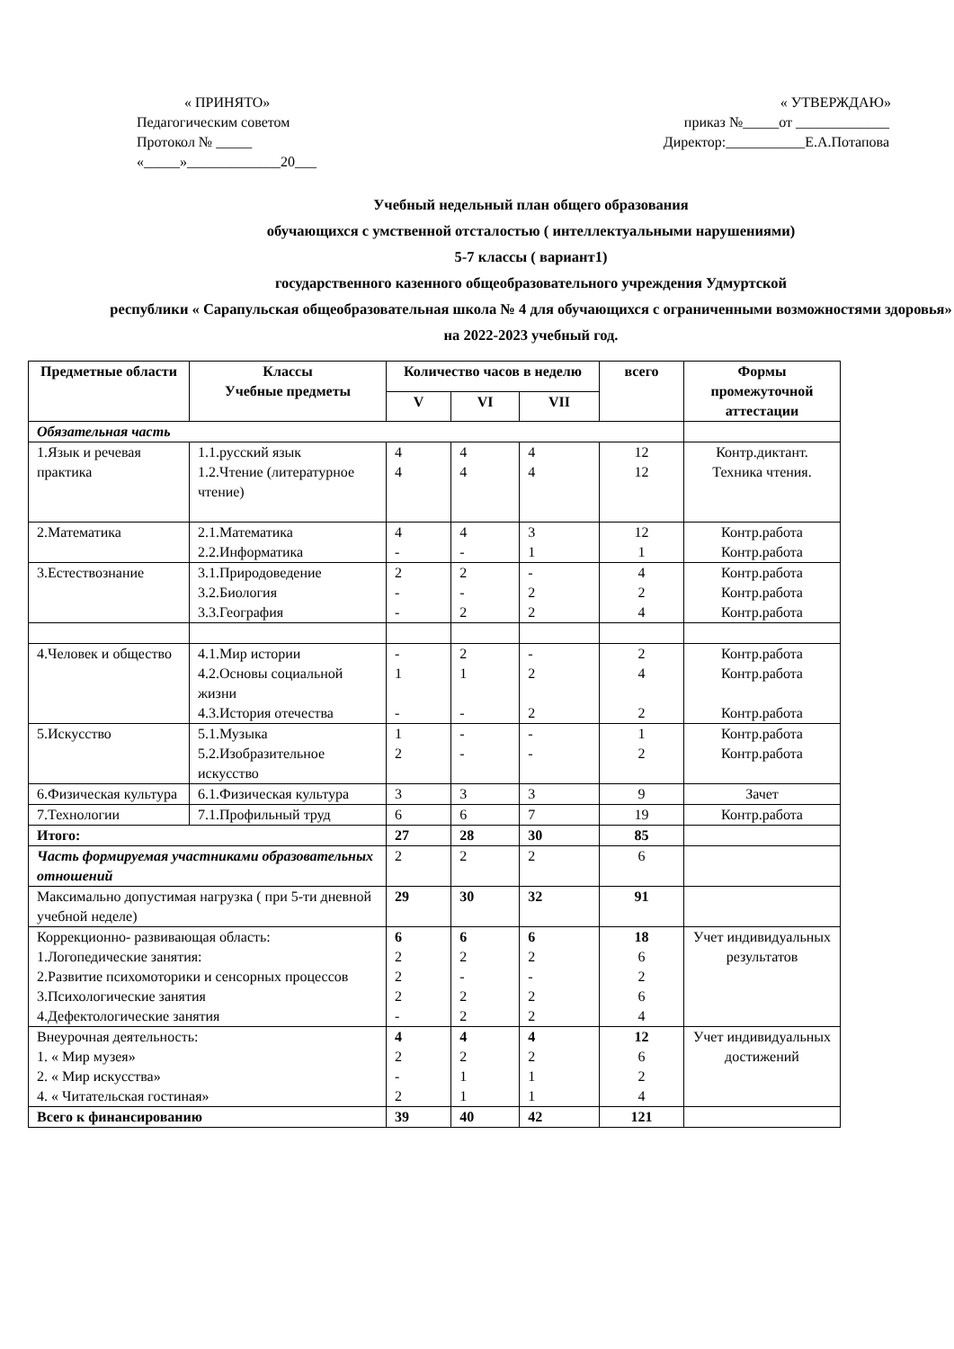« ПРИНЯТО»
Педагогическим советом
Протокол № _____
«_____»_____________20___
« УТВЕРЖДАЮ»
приказ №_____от _____________
Директор:___________Е.А.Потапова
Учебный недельный план общего образования
обучающихся с умственной отсталостью ( интеллектуальными нарушениями)
5-7 классы ( вариант1)
государственного казенного общеобразовательного учреждения Удмуртской
республики « Сарапульская общеобразовательная школа № 4 для обучающихся с ограниченными возможностями здоровья»
на 2022-2023 учебный год.
| Предметные области | Классы Учебные предметы | Количество часов в неделю | | | всего | Формы промежуточной аттестации |
| --- | --- | --- | --- | --- | --- | --- |
| | | V | VI | VII | | |
| Обязательная часть | | | | | | |
| 1.Язык и речевая практика | 1.1.русский язык 1.2.Чтение (литературное чтение) | 4 4 | 4 4 | 4 4 | 12 12 | Контр.диктант. Техника чтения. |
| 2.Математика | 2.1.Математика 2.2.Информатика | 4 - | 4 - | 3 1 | 12 1 | Контр.работа Контр.работа |
| 3.Естествознание | 3.1.Природоведение 3.2.Биология 3.3.География | 2 - - | 2 - 2 | - 2 2 | 4 2 4 | Контр.работа Контр.работа Контр.работа |
| 4.Человек и общество | 4.1.Мир истории 4.2.Основы социальной жизни 4.3.История отечества | - 1 - | 2 1 - | - 2 2 | 2 4 2 | Контр.работа Контр.работа Контр.работа |
| 5.Искусство | 5.1.Музыка 5.2.Изобразительное искусство | 1 2 | - - | - - | 1 2 | Контр.работа Контр.работа |
| 6.Физическая культура | 6.1.Физическая культура | 3 | 3 | 3 | 9 | Зачет |
| 7.Технологии | 7.1.Профильный труд | 6 | 6 | 7 | 19 | Контр.работа |
| Итого: | | 27 | 28 | 30 | 85 | |
| Часть формируемая участниками образовательных отношений | | 2 | 2 | 2 | 6 | |
| Максимально допустимая нагрузка ( при 5-ти дневной учебной неделе) | | 29 | 30 | 32 | 91 | |
| Коррекционно- развивающая область: 1.Логопедические занятия: 2.Развитие психомоторики и сенсорных процессов 3.Психологические занятия 4.Дефектологические занятия | | 6 2 2 2 - | 6 2 - 2 2 | 6 2 - 2 2 | 18 6 2 6 4 | Учет индивидуальных результатов |
| Внеурочная деятельность: 1. « Мир музея» 2. « Мир искусства» 4. « Читательская гостиная» | | 4 2 - 2 | 4 2 1 1 | 4 2 1 1 | 12 6 2 4 | Учет индивидуальных достижений |
| Всего к финансированию | | 39 | 40 | 42 | 121 | |